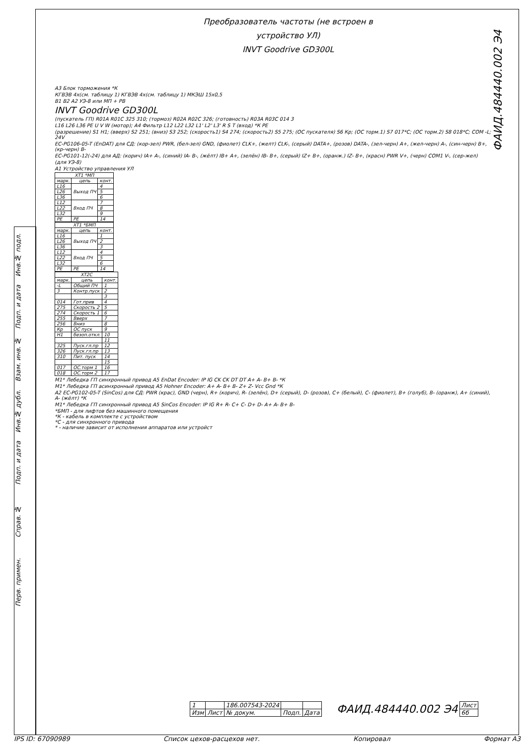Преобразователь частоты (не встроен в устройство УЛ)
INVT Goodrive GD300L
ФАИД.484440.002 Э4
A3 Блок торможения *К
КГВЭВ 4х(см. таблицу 1) КГВЭВ 4х(см. таблицу 1) МКЭШ 15х0,5
B1 B2 A2 УЭ-8 или МП + PB
INVT Goodrive GD300L
(пускатель ГП) R01A R01C 325 310; (тормоз) R02A R02C 326; (готовность) R03A R03C 014 3
L16 L26 L36 PE U V W (мотор); A4 Фильтр L12 L22 L32 L1' L2' L3' R S T (вход) *К PE
(разрешение) S1 H1; (вверх) S2 251; (вниз) S3 252; (скорость1) S4 274; (скорость2) S5 275; (ОС пускателя) S6 Кр; (ОС торм.1) S7 017*С; (ОС торм.2) S8 018*С; COM -L; 24V
EC-PG106-05-T (EnDAT) для СД: (кор-зел) PWR, (бел-зел) GND, (фиолет) CLK+, (желт) CLK-, (серый) DATA+, (розов) DATA-, (зел-черн) A+, (жел-черн) A-, (син-черн) B+, (кр-черн) B-
EC-PG101-12(-24) для АД: (корич) IA+ A-, (синий) IA- B-, (жёлт) IB+ A+, (зелён) IB- B+, (серый) IZ+ B+, (оранж.) IZ- B+, (красн) PWR V+, (черн) COM1 V-, (сер-жел)
(для УЭ-8)
A1 Устройство управления УЛ
| XT1 *МП | | |
| --- | --- | --- |
| марк. | цепь | конт. |
| L16 | Выход ПЧ | 4 |
| L26 | | 5 |
| L36 | | 6 |
| L12 | Вход ПЧ | 7 |
| L22 | | 8 |
| L32 | | 9 |
| PE | PE | 14 |
| XT1 *БМП | | |
| --- | --- | --- |
| марк. | цепь | конт. |
| L16 | Выход ПЧ | 1 |
| L26 | | 2 |
| L36 | | 3 |
| L12 | Вход ПЧ | 4 |
| L22 | | 5 |
| L32 | | 6 |
| PE | PE | 14 |
| XT2C | | |
| --- | --- | --- |
| марк. | цепь | конт. |
| -L | Общий ПЧ | 1 |
| 3 | Контр.пуск | 2 |
| | | 3 |
| 014 | Гот.прив | 4 |
| 275 | Скорость 2 | 5 |
| 274 | Скорость 1 | 6 |
| 255 | Вверх | 7 |
| 256 | Вниз | 8 |
| Кр | ОС пуск | 9 |
| H1 | безоп.откл. | 10 |
| | | 11 |
| 325 | Пуск.гл.пр | 12 |
| 326 | Пуск.гл.пр | 13 |
| 310 | Пит. пуск | 14 |
| | | 15 |
| 017 | ОС.торм 1 | 16 |
| 018 | ОС.торм 2 | 17 |
M1* Лебедка ГП синхронный привод A5 EnDat Encoder: IP IG CK CK DT DT A+ A- B+ B- *К
M1* Лебедка ГП асинхронный привод A5 Hohner Encoder: A+ A- B+ B- Z+ Z- Vcc Gnd *К
A2 EC-PG102-05-T (SinCos) для СД: PWR (крас), GND (черн), R+ (корич), R- (зелён), D+ (серый), D- (розов), C+ (белый), C- (фиолет), B+ (голуб), B- (оранж), A+ (синий), A- (жёлт) *К
M1* Лебедка ГП синхронный привод A5 SinCos Encoder: IP IG R+ R- C+ C- D+ D- A+ A- B+ B-
*БМП - для лифтов без машинного помещения
*К - кабель в комплекте с устройством
*С - для синхронного привода
* - наличие зависит от исполнения аппаратов или устройст
Перв. примен. Справ. № Подп. и дата Инв.№ дубл. Взам. инв. № Подп. и дата Инв.№ подл.
| 1 | | 186.007543-2024 | | | ФАИД.484440.002 Э4 | Лист |
| Изм | Лист | № докум. | Подп. | Дата | | 6б |
IPS ID: 67090989 Список цехов-расцехов нет. Копировал Формат А3